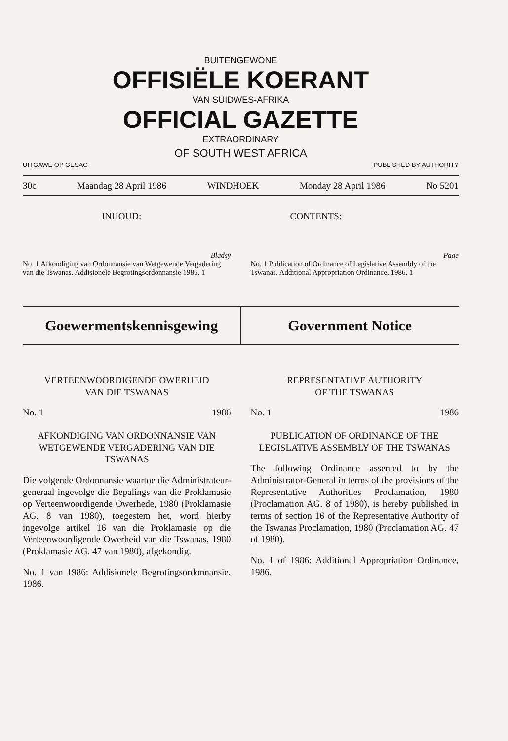BUITENGEWONE
OFFISIËLE KOERANT
VAN SUIDWES-AFRIKA
OFFICIAL GAZETTE
EXTRAORDINARY
OF SOUTH WEST AFRICA
UITGAWE OP GESAG PUBLISHED BY AUTHORITY
30c Maandag 28 April 1986 WINDHOEK Monday 28 April 1986 No 5201
INHOUD: CONTENTS:
Bladsy
No. 1 Afkondiging van Ordonnansie van Wetgewende Vergadering van die Tswanas. Addisionele Begrotingsordonnansie 1986. 1
Page
No. 1 Publication of Ordinance of Legislative Assembly of the Tswanas. Additional Appropriation Ordinance, 1986. 1
Goewermentskennisgewing Government Notice
VERTEENWOORDIGENDE OWERHEID
VAN DIE TSWANAS
No. 1 1986
AFKONDIGING VAN ORDONNANSIE VAN WETGEWENDE VERGADERING VAN DIE TSWANAS
Die volgende Ordonnansie waartoe die Administrateur-generaal ingevolge die Bepalings van die Proklamasie op Verteenwoordigende Owerhede, 1980 (Proklamasie AG. 8 van 1980), toegestem het, word hierby ingevolge artikel 16 van die Proklamasie op die Verteenwoordigende Owerheid van die Tswanas, 1980 (Proklamasie AG. 47 van 1980), afgekondig.
No. 1 van 1986: Addisionele Begrotingsordonnansie, 1986.
REPRESENTATIVE AUTHORITY
OF THE TSWANAS
No. 1 1986
PUBLICATION OF ORDINANCE OF THE LEGISLATIVE ASSEMBLY OF THE TSWANAS
The following Ordinance assented to by the Administrator-General in terms of the provisions of the Representative Authorities Proclamation, 1980 (Proclamation AG. 8 of 1980), is hereby published in terms of section 16 of the Representative Authority of the Tswanas Proclamation, 1980 (Proclamation AG. 47 of 1980).
No. 1 of 1986: Additional Appropriation Ordinance, 1986.